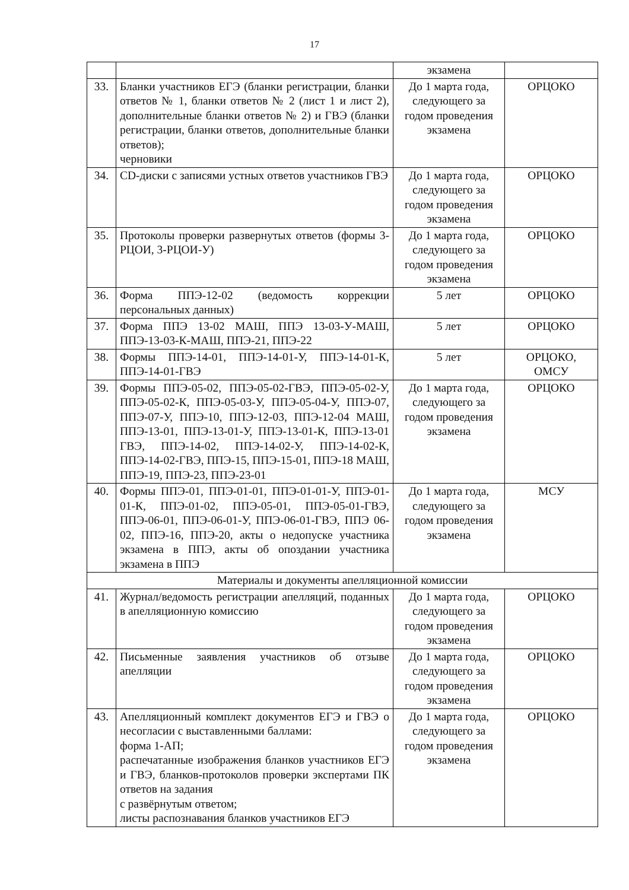17
| | | экзамена | |
| 33. | Бланки участников ЕГЭ (бланки регистрации, бланки ответов № 1, бланки ответов № 2 (лист 1 и лист 2), дополнительные бланки ответов № 2) и ГВЭ (бланки регистрации, бланки ответов, дополнительные бланки ответов); черновики | До 1 марта года, следующего за годом проведения экзамена | ОРЦОКО |
| 34. | CD-диски с записями устных ответов участников ГВЭ | До 1 марта года, следующего за годом проведения экзамена | ОРЦОКО |
| 35. | Протоколы проверки развернутых ответов (формы 3-РЦОИ, 3-РЦОИ-У) | До 1 марта года, следующего за годом проведения экзамена | ОРЦОКО |
| 36. | Форма ППЭ-12-02 (ведомость коррекции персональных данных) | 5 лет | ОРЦОКО |
| 37. | Форма ППЭ 13-02 МАШ, ППЭ 13-03-У-МАШ, ППЭ-13-03-К-МАШ, ППЭ-21, ППЭ-22 | 5 лет | ОРЦОКО |
| 38. | Формы ППЭ-14-01, ППЭ-14-01-У, ППЭ-14-01-К, ППЭ-14-01-ГВЭ | 5 лет | ОРЦОКО, ОМСУ |
| 39. | Формы ППЭ-05-02, ППЭ-05-02-ГВЭ, ППЭ-05-02-У, ППЭ-05-02-К, ППЭ-05-03-У, ППЭ-05-04-У, ППЭ-07, ППЭ-07-У, ППЭ-10, ППЭ-12-03, ППЭ-12-04 МАШ, ППЭ-13-01, ППЭ-13-01-У, ППЭ-13-01-К, ППЭ-13-01 ГВЭ, ППЭ-14-02, ППЭ-14-02-У, ППЭ-14-02-К, ППЭ-14-02-ГВЭ, ППЭ-15, ППЭ-15-01, ППЭ-18 МАШ, ППЭ-19, ППЭ-23, ППЭ-23-01 | До 1 марта года, следующего за годом проведения экзамена | ОРЦОКО |
| 40. | Формы ППЭ-01, ППЭ-01-01, ППЭ-01-01-У, ППЭ-01-01-К, ППЭ-01-02, ППЭ-05-01, ППЭ-05-01-ГВЭ, ППЭ-06-01, ППЭ-06-01-У, ППЭ-06-01-ГВЭ, ППЭ 06-02, ППЭ-16, ППЭ-20, акты о недопуске участника экзамена в ППЭ, акты об опоздании участника экзамена в ППЭ | До 1 марта года, следующего за годом проведения экзамена | МСУ |
| Материалы и документы апелляционной комиссии | | | |
| 41. | Журнал/ведомость регистрации апелляций, поданных в апелляционную комиссию | До 1 марта года, следующего за годом проведения экзамена | ОРЦОКО |
| 42. | Письменные заявления участников об отзыве апелляции | До 1 марта года, следующего за годом проведения экзамена | ОРЦОКО |
| 43. | Апелляционный комплект документов ЕГЭ и ГВЭ о несогласии с выставленными баллами: форма 1-АП; распечатанные изображения бланков участников ЕГЭ и ГВЭ, бланков-протоколов проверки экспертами ПК ответов на задания с развёрнутым ответом; листы распознавания бланков участников ЕГЭ | До 1 марта года, следующего за годом проведения экзамена | ОРЦОКО |